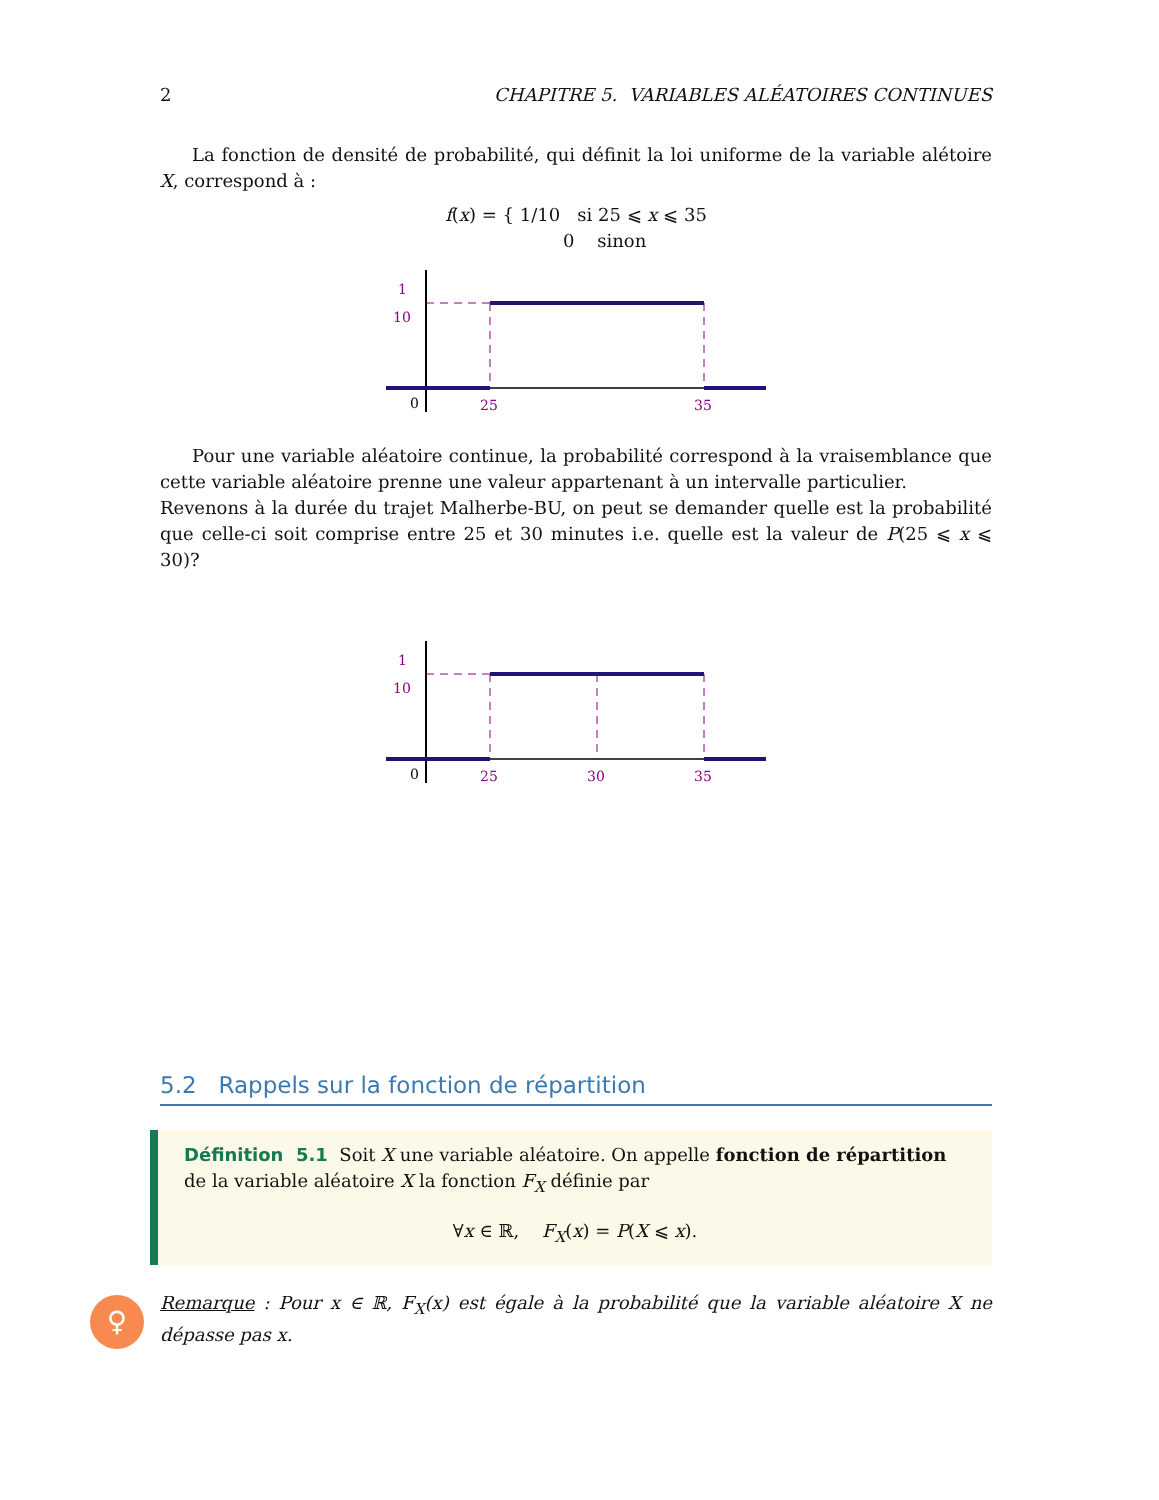2 CHAPITRE 5. VARIABLES ALÉATOIRES CONTINUES
La fonction de densité de probabilité, qui définit la loi uniforme de la variable alétoire X, correspond à :
f(x) = { 1/10 si 25 ⩽ x ⩽ 35
0 sinon
1
10
0
25
35
Pour une variable aléatoire continue, la probabilité correspond à la vraisemblance que cette variable aléatoire prenne une valeur appartenant à un intervalle particulier.
Revenons à la durée du trajet Malherbe-BU, on peut se demander quelle est la probabilité que celle-ci soit comprise entre 25 et 30 minutes i.e. quelle est la valeur de P(25 ⩽ x ⩽ 30)?
1
10
0
25
30
35
5.2 Rappels sur la fonction de répartition
Définition 5.1 Soit X une variable aléatoire. On appelle fonction de répartition de la variable aléatoire X la fonction F<sub>X</sub> définie par
∀x ∈ ℝ, F<sub>X</sub>(x) = P(X ⩽ x).
♀
Remarque : Pour x ∈ ℝ, F<sub>X</sub>(x) est égale à la probabilité que la variable aléatoire X ne dépasse pas x.